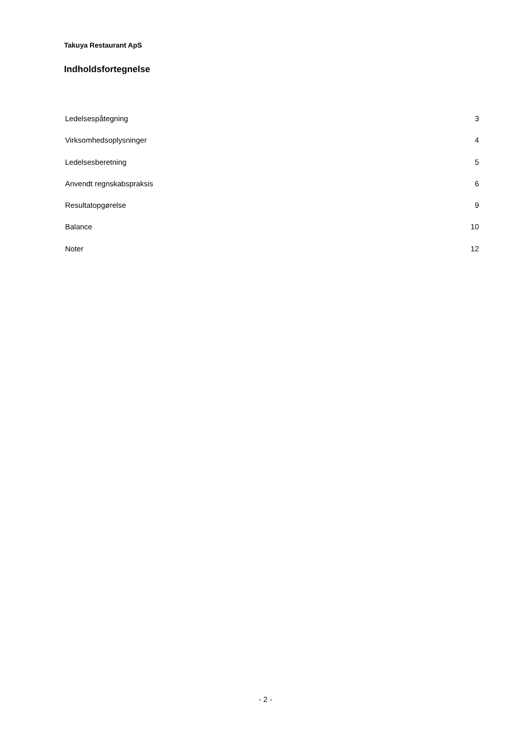Takuya Restaurant ApS
Indholdsfortegnelse
Ledelsespåtegning 3
Virksomhedsoplysninger 4
Ledelsesberetning 5
Anvendt regnskabspraksis 6
Resultatopgørelse 9
Balance 10
Noter 12
- 2 -